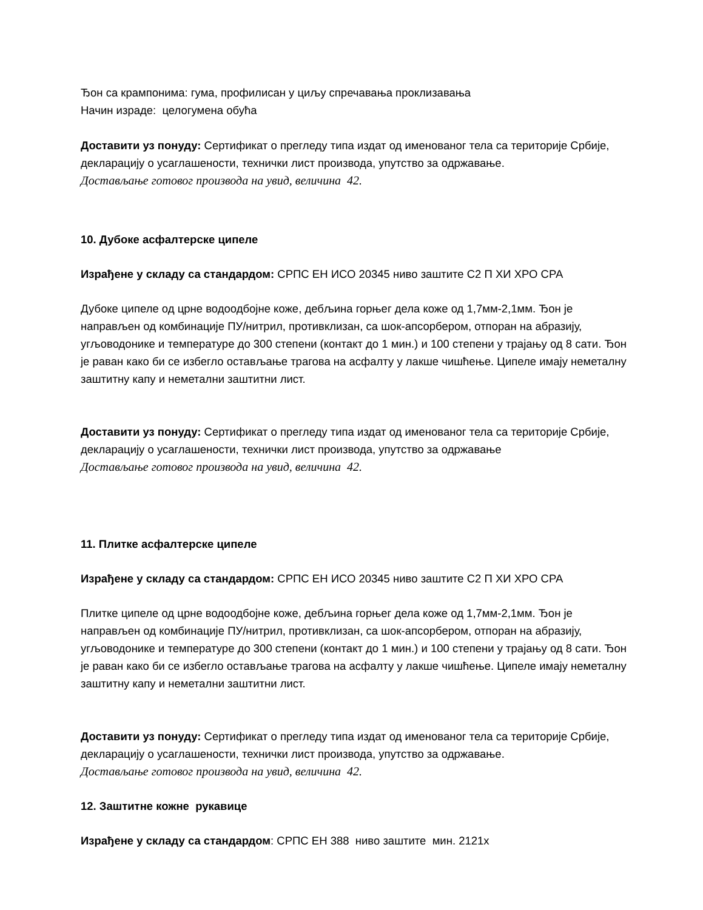Ђон са крампонима: гума, профилисан у циљу спречавања проклизавања
Начин израде: целогумена обућа
Доставити уз понуду: Сертификат о прегледу типа издат од именованог тела са територије Србије, декларацију о усаглашености, технички лист производа, упутство за одржавање.
Достављање готовог производа на увид, величина 42.
10. Дубоке асфалтерске ципеле
Израђене у складу са стандардом: СРПС ЕН ИСО 20345 ниво заштите С2 П ХИ ХРО СРА
Дубоке ципеле од црне водоодбојне коже, дебљина горњег дела коже од 1,7мм-2,1мм. Ђон је направљен од комбинације ПУ/нитрил, противклизан, са шок-апсорбером, отпоран на абразију, угљоводонике и температуре до 300 степени (контакт до 1 мин.) и 100 степени у трајању од 8 сати. Ђон је раван како би се избегло остављање трагова на асфалту у лакше чишћење. Ципеле имају неметалну заштитну капу и неметални заштитни лист.
Доставити уз понуду: Сертификат о прегледу типа издат од именованог тела са територије Србије, декларацију о усаглашености, технички лист производа, упутство за одржавање
Достављање готовог производа на увид, величина 42.
11. Плитке асфалтерске ципеле
Израђене у складу са стандардом: СРПС ЕН ИСО 20345 ниво заштите С2 П ХИ ХРО СРА
Плитке ципеле од црне водоодбојне коже, дебљина горњег дела коже од 1,7мм-2,1мм. Ђон је направљен од комбинације ПУ/нитрил, противклизан, са шок-апсорбером, отпоран на абразију, угљоводонике и температуре до 300 степени (контакт до 1 мин.) и 100 степени у трајању од 8 сати. Ђон је раван како би се избегло остављање трагова на асфалту у лакше чишћење. Ципеле имају неметалну заштитну капу и неметални заштитни лист.
Доставити уз понуду: Сертификат о прегледу типа издат од именованог тела са територије Србије, декларацију о усаглашености, технички лист производа, упутство за одржавање.
Достављање готовог производа на увид, величина 42.
12. Заштитне кожне рукавице
Израђене у складу са стандардом: СРПС ЕН 388 ниво заштите мин. 2121х